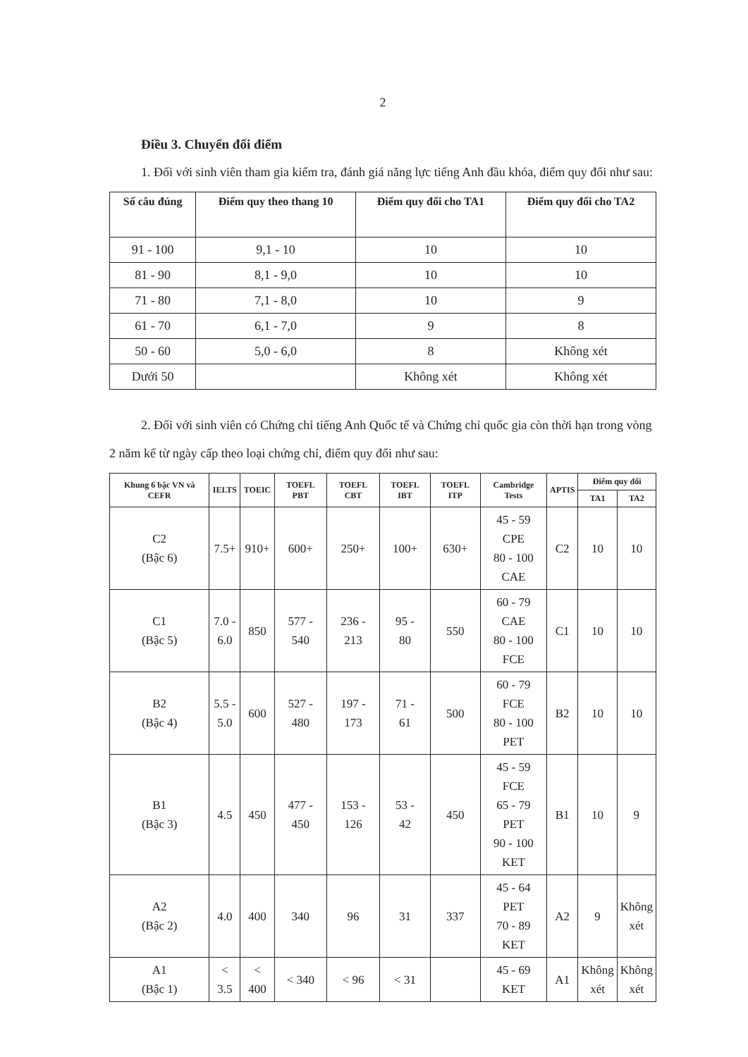2
Điều 3. Chuyển đổi điểm
1. Đối với sinh viên tham gia kiểm tra, đánh giá năng lực tiếng Anh đầu khóa, điểm quy đổi như sau:
| Số câu đúng | Điểm quy theo thang 10 | Điểm quy đổi cho TA1 | Điểm quy đổi cho TA2 |
| --- | --- | --- | --- |
| 91 - 100 | 9,1 - 10 | 10 | 10 |
| 81 - 90 | 8,1 - 9,0 | 10 | 10 |
| 71 - 80 | 7,1 - 8,0 | 10 | 9 |
| 61 - 70 | 6,1 - 7,0 | 9 | 8 |
| 50 - 60 | 5,0 - 6,0 | 8 | Không xét |
| Dưới 50 | | Không xét | Không xét |
2. Đối với sinh viên có Chứng chỉ tiếng Anh Quốc tế và Chứng chỉ quốc gia còn thời hạn trong vòng 2 năm kể từ ngày cấp theo loại chứng chỉ, điểm quy đổi như sau:
| Khung 6 bậc VN và CEFR | IELTS | TOEIC | TOEFL PBT | TOEFL CBT | TOEFL IBT | TOEFL ITP | Cambridge Tests | APTIS | Điểm quy đổi | |
| --- | --- | --- | --- | --- | --- | --- | --- | --- | --- | --- |
| | | | | | | | | | TA1 | TA2 |
| C2 (Bậc 6) | 7.5+ | 910+ | 600+ | 250+ | 100+ | 630+ | 45 - 59 CPE 80 - 100 CAE | C2 | 10 | 10 |
| C1 (Bậc 5) | 7.0 - 6.0 | 850 | 577 - 540 | 236 - 213 | 95 - 80 | 550 | 60 - 79 CAE 80 - 100 FCE | C1 | 10 | 10 |
| B2 (Bậc 4) | 5.5 - 5.0 | 600 | 527 - 480 | 197 - 173 | 71 - 61 | 500 | 60 - 79 FCE 80 - 100 PET | B2 | 10 | 10 |
| B1 (Bậc 3) | 4.5 | 450 | 477 - 450 | 153 - 126 | 53 - 42 | 450 | 45 - 59 FCE 65 - 79 PET 90 - 100 KET | B1 | 10 | 9 |
| A2 (Bậc 2) | 4.0 | 400 | 340 | 96 | 31 | 337 | 45 - 64 PET 70 - 89 KET | A2 | 9 | Không xét |
| A1 (Bậc 1) | < 3.5 | < 400 | < 340 | < 96 | < 31 | | 45 - 69 KET | A1 | Không xét | Không xét |